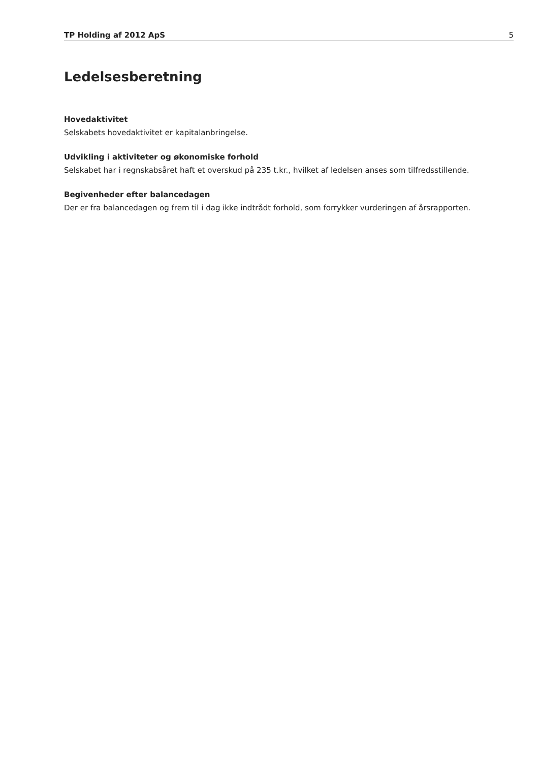TP Holding af 2012 ApS 5
Ledelsesberetning
Hovedaktivitet
Selskabets hovedaktivitet er kapitalanbringelse.
Udvikling i aktiviteter og økonomiske forhold
Selskabet har i regnskabsåret haft et overskud på 235 t.kr., hvilket af ledelsen anses som tilfredsstillende.
Begivenheder efter balancedagen
Der er fra balancedagen og frem til i dag ikke indtrådt forhold, som forrykker vurderingen af årsrapporten.